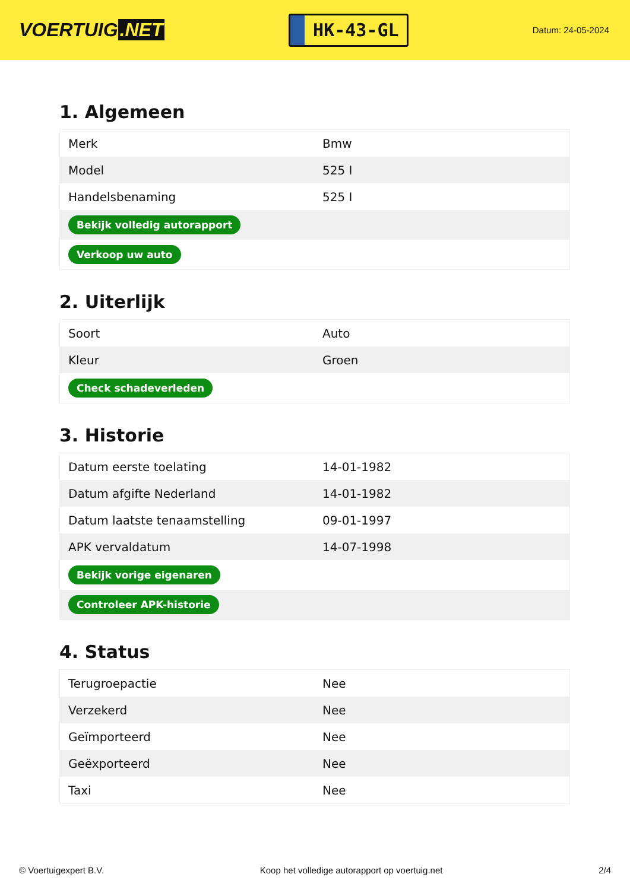VOERTUIG.NET
HK-43-GL
Datum: 24-05-2024
1. Algemeen
| Merk | Bmw |
| Model | 525 I |
| Handelsbenaming | 525 I |
| Bekijk volledig autorapport | |
| Verkoop uw auto | |
2. Uiterlijk
| Soort | Auto |
| Kleur | Groen |
| Check schadeverleden | |
3. Historie
| Datum eerste toelating | 14-01-1982 |
| Datum afgifte Nederland | 14-01-1982 |
| Datum laatste tenaamstelling | 09-01-1997 |
| APK vervaldatum | 14-07-1998 |
| Bekijk vorige eigenaren | |
| Controleer APK-historie | |
4. Status
| Terugroepactie | Nee |
| Verzekerd | Nee |
| Geïmporteerd | Nee |
| Geëxporteerd | Nee |
| Taxi | Nee |
© Voertuigexpert B.V. Koop het volledige autorapport op voertuig.net 2/4